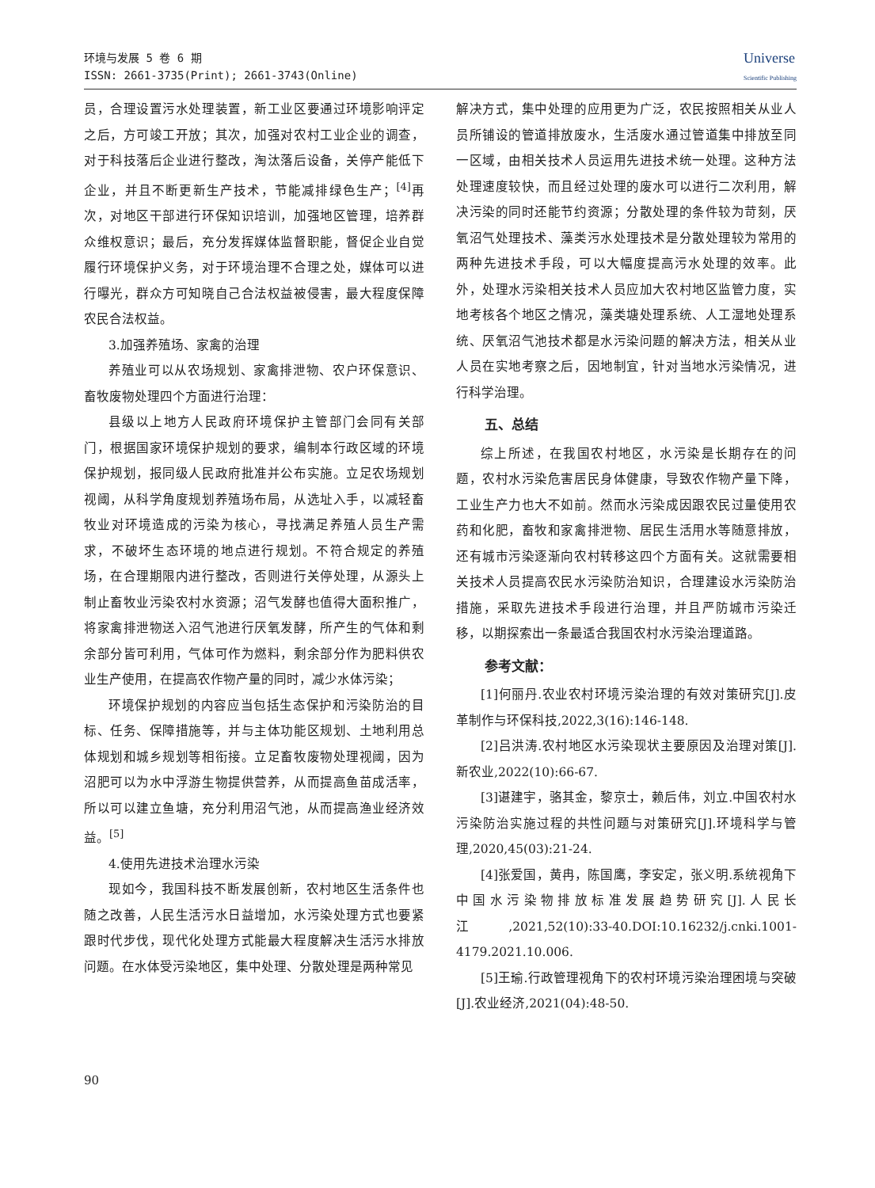环境与发展 5 卷 6 期
ISSN: 2661-3735(Print); 2661-3743(Online)
Universe
Scientific Publishing
员，合理设置污水处理装置，新工业区要通过环境影响评定之后，方可竣工开放；其次，加强对农村工业企业的调查，对于科技落后企业进行整改，淘汰落后设备，关停产能低下企业，并且不断更新生产技术，节能减排绿色生产；<sup>[4]</sup>再次，对地区干部进行环保知识培训，加强地区管理，培养群众维权意识；最后，充分发挥媒体监督职能，督促企业自觉履行环境保护义务，对于环境治理不合理之处，媒体可以进行曝光，群众方可知晓自己合法权益被侵害，最大程度保障农民合法权益。
3.加强养殖场、家禽的治理
养殖业可以从农场规划、家禽排泄物、农户环保意识、畜牧废物处理四个方面进行治理：
县级以上地方人民政府环境保护主管部门会同有关部门，根据国家环境保护规划的要求，编制本行政区域的环境保护规划，报同级人民政府批准并公布实施。立足农场规划视阈，从科学角度规划养殖场布局，从选址入手，以减轻畜牧业对环境造成的污染为核心，寻找满足养殖人员生产需求，不破坏生态环境的地点进行规划。不符合规定的养殖场，在合理期限内进行整改，否则进行关停处理，从源头上制止畜牧业污染农村水资源；沼气发酵也值得大面积推广，将家禽排泄物送入沼气池进行厌氧发酵，所产生的气体和剩余部分皆可利用，气体可作为燃料，剩余部分作为肥料供农业生产使用，在提高农作物产量的同时，减少水体污染；
环境保护规划的内容应当包括生态保护和污染防治的目标、任务、保障措施等，并与主体功能区规划、土地利用总体规划和城乡规划等相衔接。立足畜牧废物处理视阈，因为沼肥可以为水中浮游生物提供营养，从而提高鱼苗成活率，所以可以建立鱼塘，充分利用沼气池，从而提高渔业经济效益。<sup>[5]</sup>
4.使用先进技术治理水污染
现如今，我国科技不断发展创新，农村地区生活条件也随之改善，人民生活污水日益增加，水污染处理方式也要紧跟时代步伐，现代化处理方式能最大程度解决生活污水排放问题。在水体受污染地区，集中处理、分散处理是两种常见
解决方式，集中处理的应用更为广泛，农民按照相关从业人员所铺设的管道排放废水，生活废水通过管道集中排放至同一区域，由相关技术人员运用先进技术统一处理。这种方法处理速度较快，而且经过处理的废水可以进行二次利用，解决污染的同时还能节约资源；分散处理的条件较为苛刻，厌氧沼气处理技术、藻类污水处理技术是分散处理较为常用的两种先进技术手段，可以大幅度提高污水处理的效率。此外，处理水污染相关技术人员应加大农村地区监管力度，实地考核各个地区之情况，藻类塘处理系统、人工湿地处理系统、厌氧沼气池技术都是水污染问题的解决方法，相关从业人员在实地考察之后，因地制宜，针对当地水污染情况，进行科学治理。
五、总结
综上所述，在我国农村地区，水污染是长期存在的问题，农村水污染危害居民身体健康，导致农作物产量下降，工业生产力也大不如前。然而水污染成因跟农民过量使用农药和化肥，畜牧和家禽排泄物、居民生活用水等随意排放，还有城市污染逐渐向农村转移这四个方面有关。这就需要相关技术人员提高农民水污染防治知识，合理建设水污染防治措施，采取先进技术手段进行治理，并且严防城市污染迁移，以期探索出一条最适合我国农村水污染治理道路。
参考文献：
[1]何丽丹.农业农村环境污染治理的有效对策研究[J].皮革制作与环保科技,2022,3(16):146-148.
[2]吕洪涛.农村地区水污染现状主要原因及治理对策[J].新农业,2022(10):66-67.
[3]谌建宇，骆其金，黎京士，赖后伟，刘立.中国农村水污染防治实施过程的共性问题与对策研究[J].环境科学与管理,2020,45(03):21-24.
[4]张爱国，黄冉，陈国鹰，李安定，张义明.系统视角下中国水污染物排放标准发展趋势研究[J].人民长江,2021,52(10):33-40.DOI:10.16232/j.cnki.1001-4179.2021.10.006.
[5]王瑜.行政管理视角下的农村环境污染治理困境与突破[J].农业经济,2021(04):48-50.
90